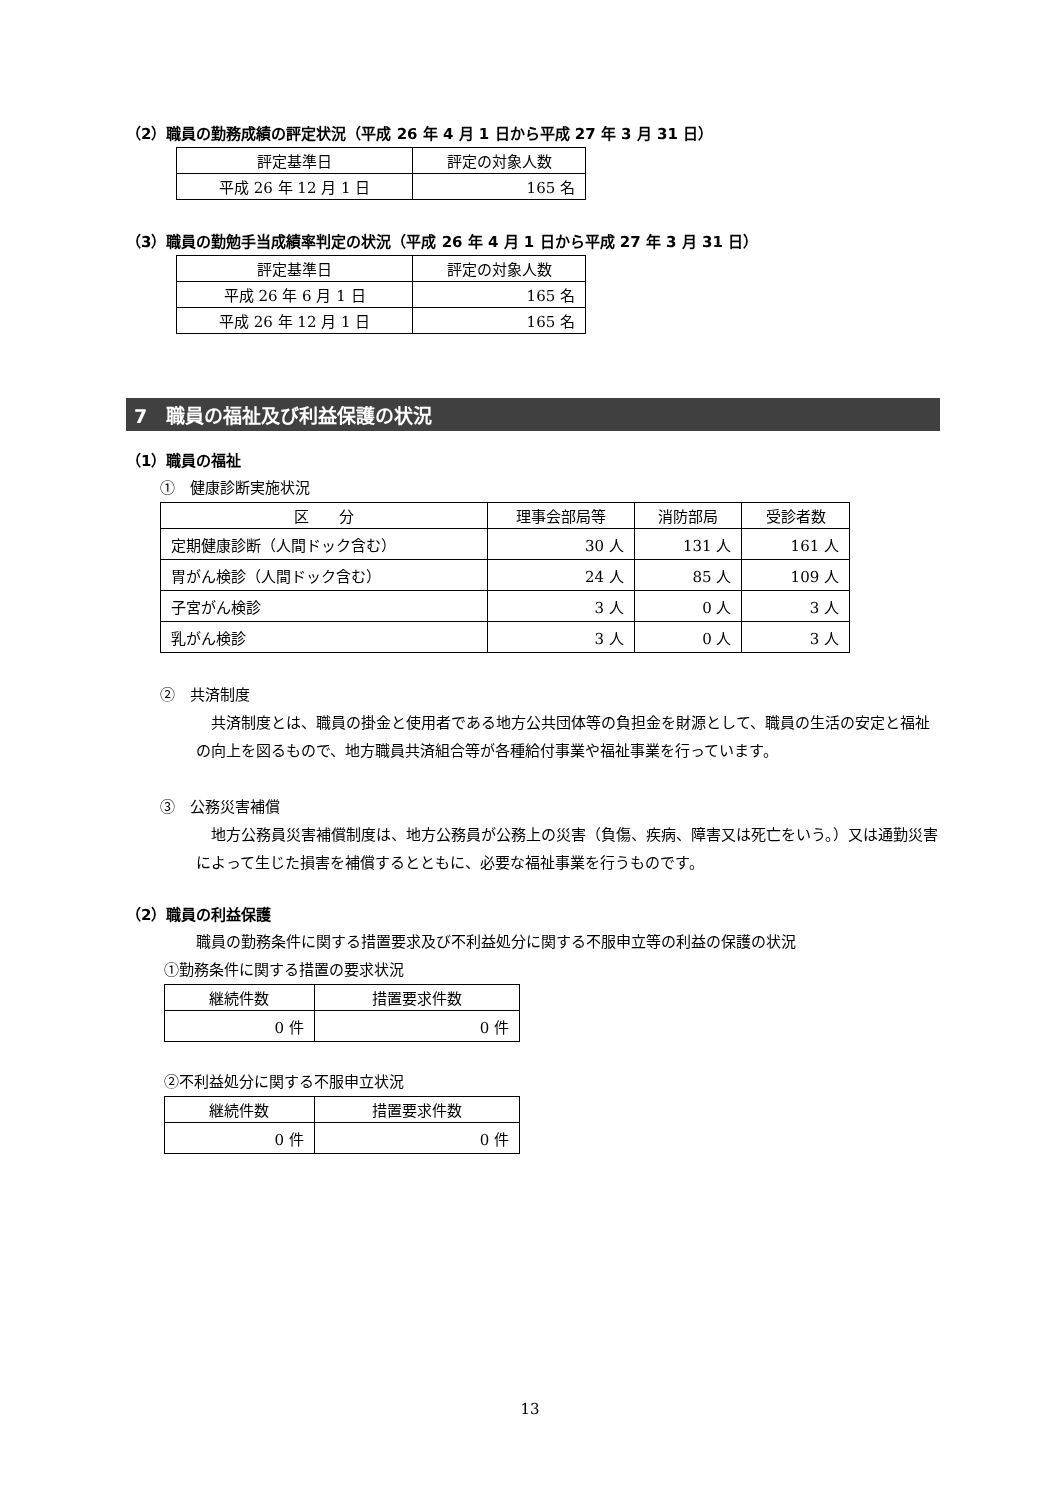（2）職員の勤務成績の評定状況（平成 26 年 4 月 1 日から平成 27 年 3 月 31 日）
| 評定基準日 | 評定の対象人数 |
| --- | --- |
| 平成 26 年 12 月 1 日 | 165 名 |
（3）職員の勤勉手当成績率判定の状況（平成 26 年 4 月 1 日から平成 27 年 3 月 31 日）
| 評定基準日 | 評定の対象人数 |
| --- | --- |
| 平成 26 年 6 月 1 日 | 165 名 |
| 平成 26 年 12 月 1 日 | 165 名 |
7　職員の福祉及び利益保護の状況
（1）職員の福祉
①　健康診断実施状況
| 区 分 | 理事会部局等 | 消防部局 | 受診者数 |
| --- | --- | --- | --- |
| 定期健康診断（人間ドック含む） | 30 人 | 131 人 | 161 人 |
| 胃がん検診（人間ドック含む） | 24 人 | 85 人 | 109 人 |
| 子宮がん検診 | 3 人 | 0 人 | 3 人 |
| 乳がん検診 | 3 人 | 0 人 | 3 人 |
②　共済制度
　共済制度とは、職員の掛金と使用者である地方公共団体等の負担金を財源として、職員の生活の安定と福祉の向上を図るもので、地方職員共済組合等が各種給付事業や福祉事業を行っています。
③　公務災害補償
　地方公務員災害補償制度は、地方公務員が公務上の災害（負傷、疾病、障害又は死亡をいう。）又は通勤災害によって生じた損害を補償するとともに、必要な福祉事業を行うものです。
（2）職員の利益保護
職員の勤務条件に関する措置要求及び不利益処分に関する不服申立等の利益の保護の状況
①勤務条件に関する措置の要求状況
| 継続件数 | 措置要求件数 |
| --- | --- |
| 0 件 | 0 件 |
②不利益処分に関する不服申立状況
| 継続件数 | 措置要求件数 |
| --- | --- |
| 0 件 | 0 件 |
13